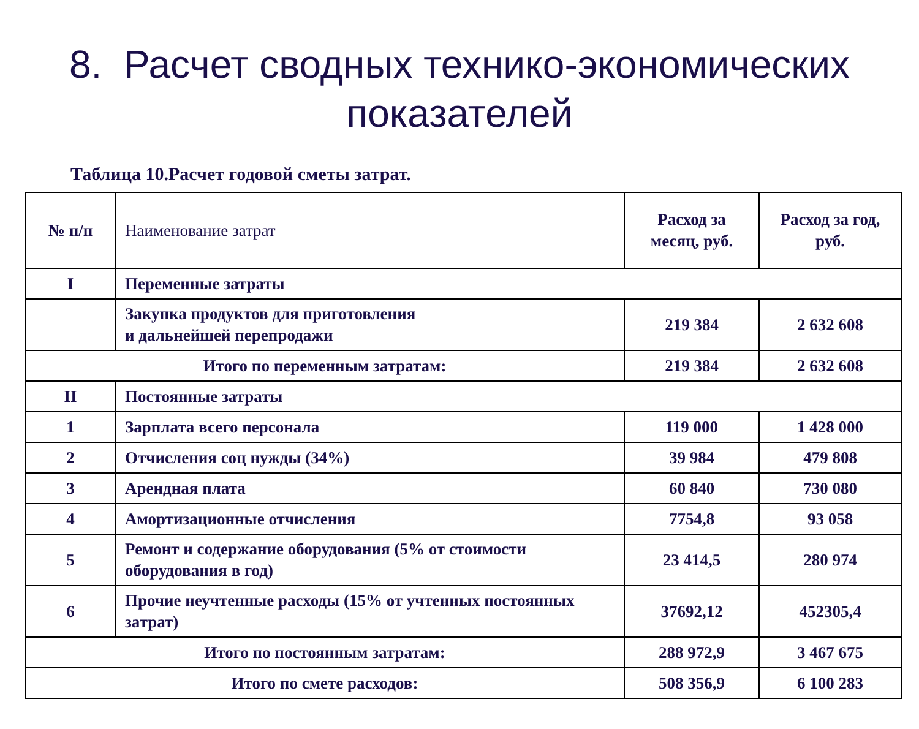8. Расчет сводных технико-экономических показателей
Таблица 10.Расчет годовой сметы затрат.
| № п/п | Наименование затрат | Расход за месяц, руб. | Расход за год, руб. |
| I | Переменные затраты | | |
| | Закупка продуктов для приготовления и дальнейшей перепродажи | 219 384 | 2 632 608 |
| Итого по переменным затратам: | | 219 384 | 2 632 608 |
| II | Постоянные затраты | | |
| 1 | Зарплата всего персонала | 119 000 | 1 428 000 |
| 2 | Отчисления соц нужды (34%) | 39 984 | 479 808 |
| 3 | Арендная плата | 60 840 | 730 080 |
| 4 | Амортизационные отчисления | 7754,8 | 93 058 |
| 5 | Ремонт и содержание оборудования (5% от стоимости оборудования в год) | 23 414,5 | 280 974 |
| 6 | Прочие неучтенные расходы (15% от учтенных постоянных затрат) | 37692,12 | 452305,4 |
| Итого по постоянным затратам: | | 288 972,9 | 3 467 675 |
| Итого по смете расходов: | | 508 356,9 | 6 100 283 |